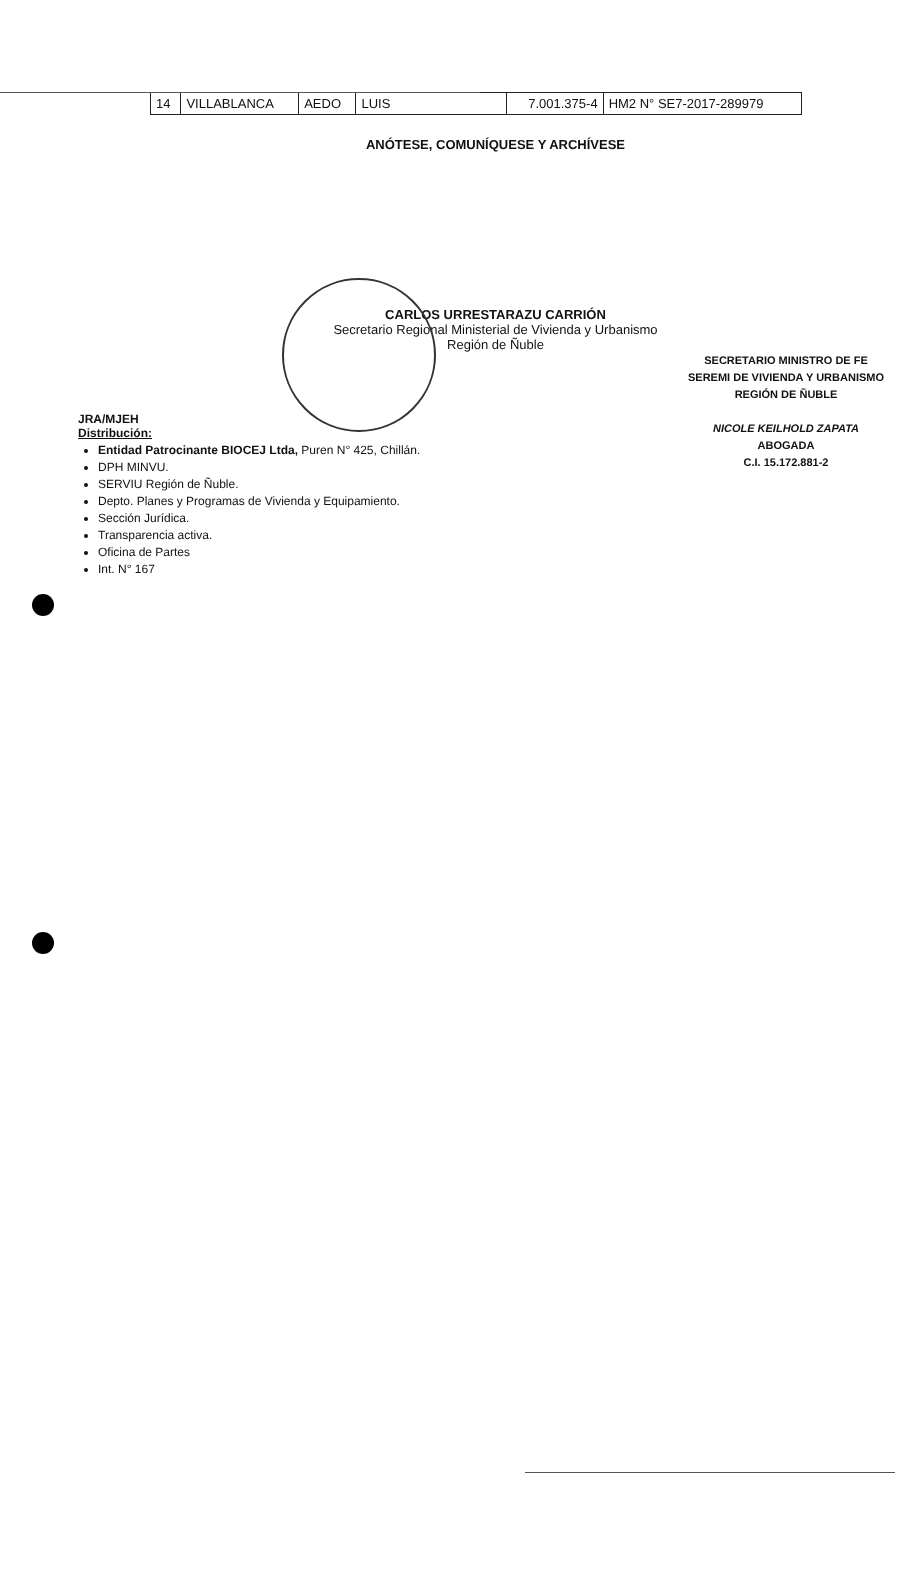| 14 | VILLABLANCA | AEDO | LUIS | 7.001.375-4 | HM2 N° SE7-2017-289979 |
ANÓTESE, COMUNÍQUESE Y ARCHÍVESE
CARLOS URRESTARAZU CARRIÓN
Secretario Regional Ministerial de Vivienda y Urbanismo
Región de Ñuble
JRA/MJEH
Distribución:
Entidad Patrocinante BIOCEJ Ltda, Puren N° 425, Chillán.
DPH MINVU.
SERVIU Región de Ñuble.
Depto. Planes y Programas de Vivienda y Equipamiento.
Sección Jurídica.
Transparencia activa.
Oficina de Partes
Int. N° 167
SECRETARIO MINISTRO DE FE
SEREMI DE VIVIENDA Y URBANISMO
REGIÓN DE ÑUBLE
NICOLE KEILHOLD ZAPATA
ABOGADA
C.I. 15.172.881-2